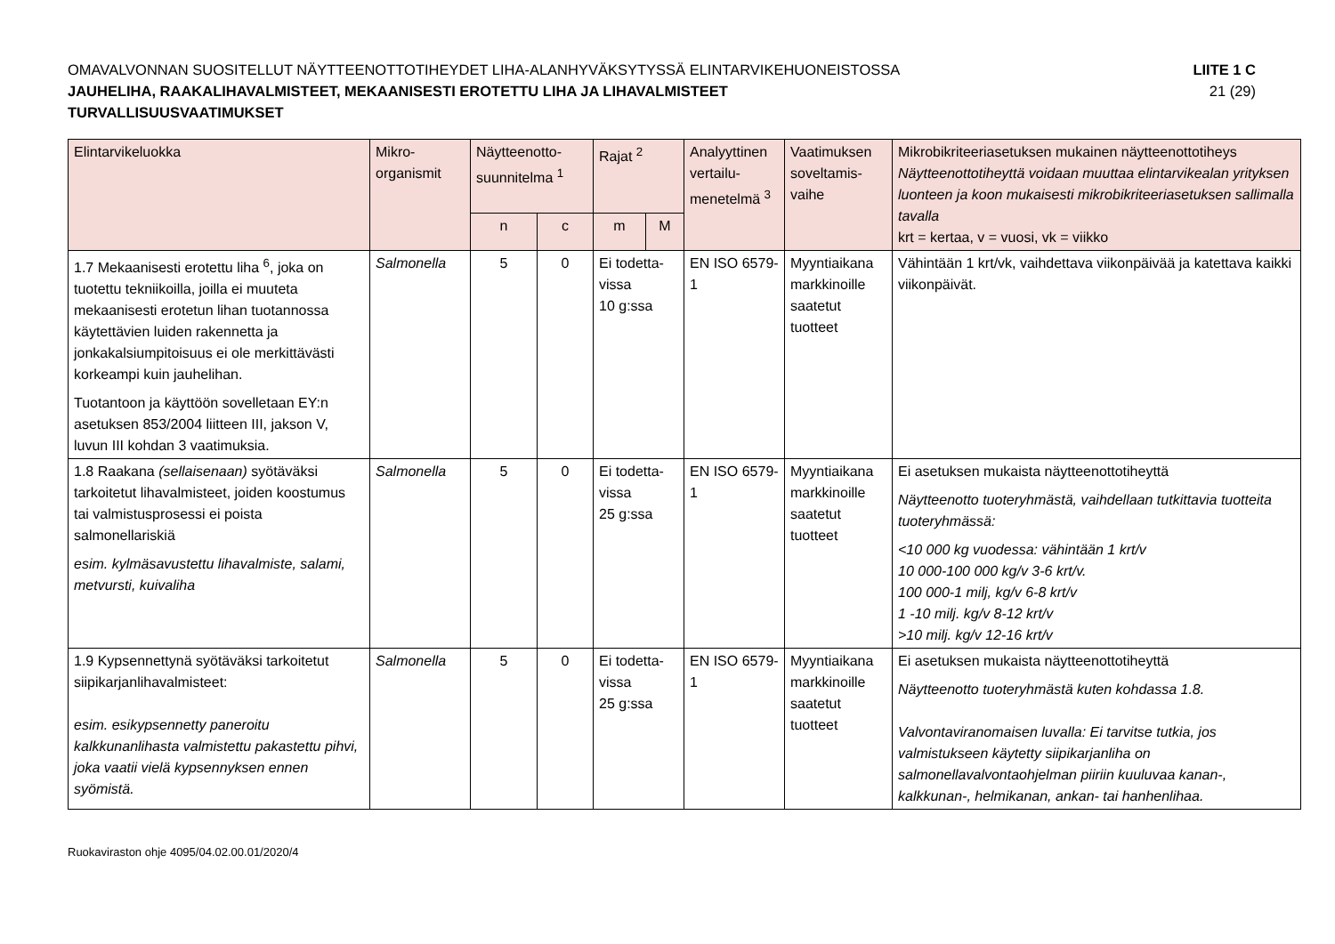OMAVALVONNAN SUOSITELLUT NÄYTTEENOTTOTIHEYDET LIHA-ALANHYVÄKSYTYSSÄ ELINTARVIKEHUONEISTOSSA
JAUHELIHA, RAAKALIHAVALMISTEET, MEKAANISESTI EROTETTU LIHA JA LIHAVALMISTEET
TURVALLISUUSVAATIMUKSET
LIITE 1 C
21 (29)
| Elintarvikeluokka | Mikro- organismit | Näytteenotto- suunnitelma <sup>1</sup> | | Rajat <sup>2</sup> | | Analyyttinen vertailu- menetelmä <sup>3</sup> | Vaatimuksen soveltamis- vaihe | Mikrobikriteeriasetuksen mukainen näytteenottotiheys Näytteenottotiheyttä voidaan muuttaa elintarvikealan yrityksen luonteen ja koon mukaisesti mikrobikriteeriasetuksen sallimalla tavalla krt = kertaa, v = vuosi, vk = viikko |
| --- | --- | --- | --- | --- | --- | --- | --- | --- |
| | | n | c | m | M | | | |
| 1.7 Mekaanisesti erotettu liha <sup>6</sup>, joka on tuotettu tekniikoilla, joilla ei muuteta mekaanisesti erotetun lihan tuotannossa käytettävien luiden rakennetta ja jonkakalsiumpitoisuus ei ole merkittävästi korkeampi kuin jauhelihan. Tuotantoon ja käyttöön sovelletaan EY:n asetuksen 853/2004 liitteen III, jakson V, luvun III kohdan 3 vaatimuksia. | Salmonella | 5 | 0 | Ei todetta- vissa 10 g:ssa | | EN ISO 6579-1 | Myyntiaikana markkinoille saatetut tuotteet | Vähintään 1 krt/vk, vaihdettava viikonpäivää ja katettava kaikki viikonpäivät. |
| 1.8 Raakana (sellaisenaan) syötäväksi tarkoitetut lihavalmisteet, joiden koostumus tai valmistusprosessi ei poista salmonellariskiä esim. kylmäsavustettu lihavalmiste, salami, metvursti, kuivaliha | Salmonella | 5 | 0 | Ei todetta- vissa 25 g:ssa | | EN ISO 6579-1 | Myyntiaikana markkinoille saatetut tuotteet | Ei asetuksen mukaista näytteenottotiheyttä Näytteenotto tuoteryhmästä, vaihdellaan tutkittavia tuotteita tuoteryhmässä: <10 000 kg vuodessa: vähintään 1 krt/v 10 000-100 000 kg/v 3-6 krt/v. 100 000-1 milj, kg/v 6-8 krt/v 1 -10 milj. kg/v 8-12 krt/v >10 milj. kg/v 12-16 krt/v |
| 1.9 Kypsennettynä syötäväksi tarkoitetut siipikarjanlihavalmisteet: esim. esikypsennetty paneroitu kalkkunanlihasta valmistettu pakastettu pihvi, joka vaatii vielä kypsennyksen ennen syömistä. | Salmonella | 5 | 0 | Ei todetta- vissa 25 g:ssa | | EN ISO 6579-1 | Myyntiaikana markkinoille saatetut tuotteet | Ei asetuksen mukaista näytteenottotiheyttä Näytteenotto tuoteryhmästä kuten kohdassa 1.8. Valvontaviranomaisen luvalla: Ei tarvitse tutkia, jos valmistukseen käytetty siipikarjanliha on salmonellavalvontaohjelman piiriin kuuluvaa kanan-, kalkkunan-, helmikanan, ankan- tai hanhenlihaa. |
Ruokaviraston ohje 4095/04.02.00.01/2020/4